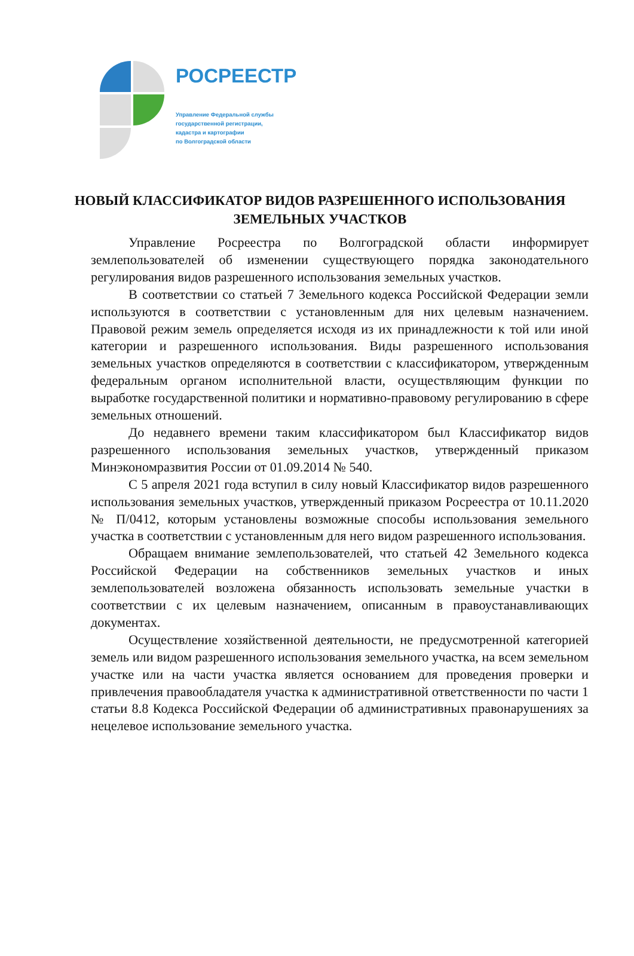РОСРЕЕСТР
Управление Федеральной службы
государственной регистрации,
кадастра и картографии
по Волгоградской области
НОВЫЙ КЛАССИФИКАТОР ВИДОВ РАЗРЕШЕННОГО ИСПОЛЬЗОВАНИЯ ЗЕМЕЛЬНЫХ УЧАСТКОВ
Управление Росреестра по Волгоградской области информирует землепользователей об изменении существующего порядка законодательного регулирования видов разрешенного использования земельных участков.
В соответствии со статьей 7 Земельного кодекса Российской Федерации земли используются в соответствии с установленным для них целевым назначением. Правовой режим земель определяется исходя из их принадлежности к той или иной категории и разрешенного использования. Виды разрешенного использования земельных участков определяются в соответствии с классификатором, утвержденным федеральным органом исполнительной власти, осуществляющим функции по выработке государственной политики и нормативно-правовому регулированию в сфере земельных отношений.
До недавнего времени таким классификатором был Классификатор видов разрешенного использования земельных участков, утвержденный приказом Минэкономразвития России от 01.09.2014 № 540.
С 5 апреля 2021 года вступил в силу новый Классификатор видов разрешенного использования земельных участков, утвержденный приказом Росреестра от 10.11.2020 № П/0412, которым установлены возможные способы использования земельного участка в соответствии с установленным для него видом разрешенного использования.
Обращаем внимание землепользователей, что статьей 42 Земельного кодекса Российской Федерации на собственников земельных участков и иных землепользователей возложена обязанность использовать земельные участки в соответствии с их целевым назначением, описанным в правоустанавливающих документах.
Осуществление хозяйственной деятельности, не предусмотренной категорией земель или видом разрешенного использования земельного участка, на всем земельном участке или на части участка является основанием для проведения проверки и привлечения правообладателя участка к административной ответственности по части 1 статьи 8.8 Кодекса Российской Федерации об административных правонарушениях за нецелевое использование земельного участка.